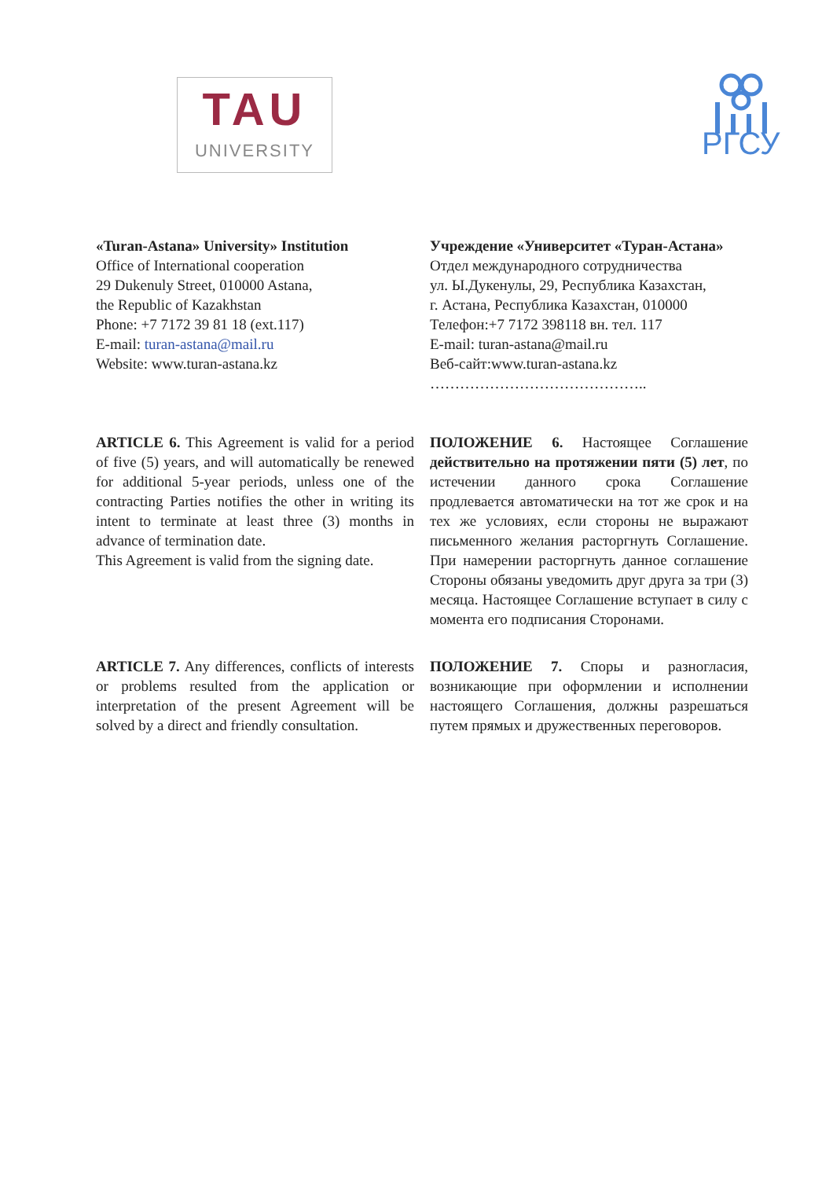TAU
UNIVERSITY
РГСУ
«Turan-Astana» University» Institution
Office of International cooperation
29 Dukenuly Street, 010000 Astana,
the Republic of Kazakhstan
Phone: +7 7172 39 81 18 (ext.117)
E-mail: turan-astana@mail.ru
Website: www.turan-astana.kz
Учреждение «Университет «Туран-Астана»
Отдел международного сотрудничества
ул. Ы.Дукенулы, 29, Республика Казахстан,
г. Астана, Республика Казахстан, 010000
Телефон:+7 7172 398118 вн. тел. 117
E-mail: turan-astana@mail.ru
Веб-сайт:www.turan-astana.kz
……………………………………..
ARTICLE 6. This Agreement is valid for a period of five (5) years, and will automatically be renewed for additional 5-year periods, unless one of the contracting Parties notifies the other in writing its intent to terminate at least three (3) months in advance of termination date.
This Agreement is valid from the signing date.
ПОЛОЖЕНИЕ 6. Настоящее Соглашение действительно на протяжении пяти (5) лет, по истечении данного срока Соглашение продлевается автоматически на тот же срок и на тех же условиях, если стороны не выражают письменного желания расторгнуть Соглашение. При намерении расторгнуть данное соглашение Стороны обязаны уведомить друг друга за три (3) месяца. Настоящее Соглашение вступает в силу с момента его подписания Сторонами.
ARTICLE 7. Any differences, conflicts of interests or problems resulted from the application or interpretation of the present Agreement will be solved by a direct and friendly consultation.
ПОЛОЖЕНИЕ 7. Споры и разногласия, возникающие при оформлении и исполнении настоящего Соглашения, должны разрешаться путем прямых и дружественных переговоров.